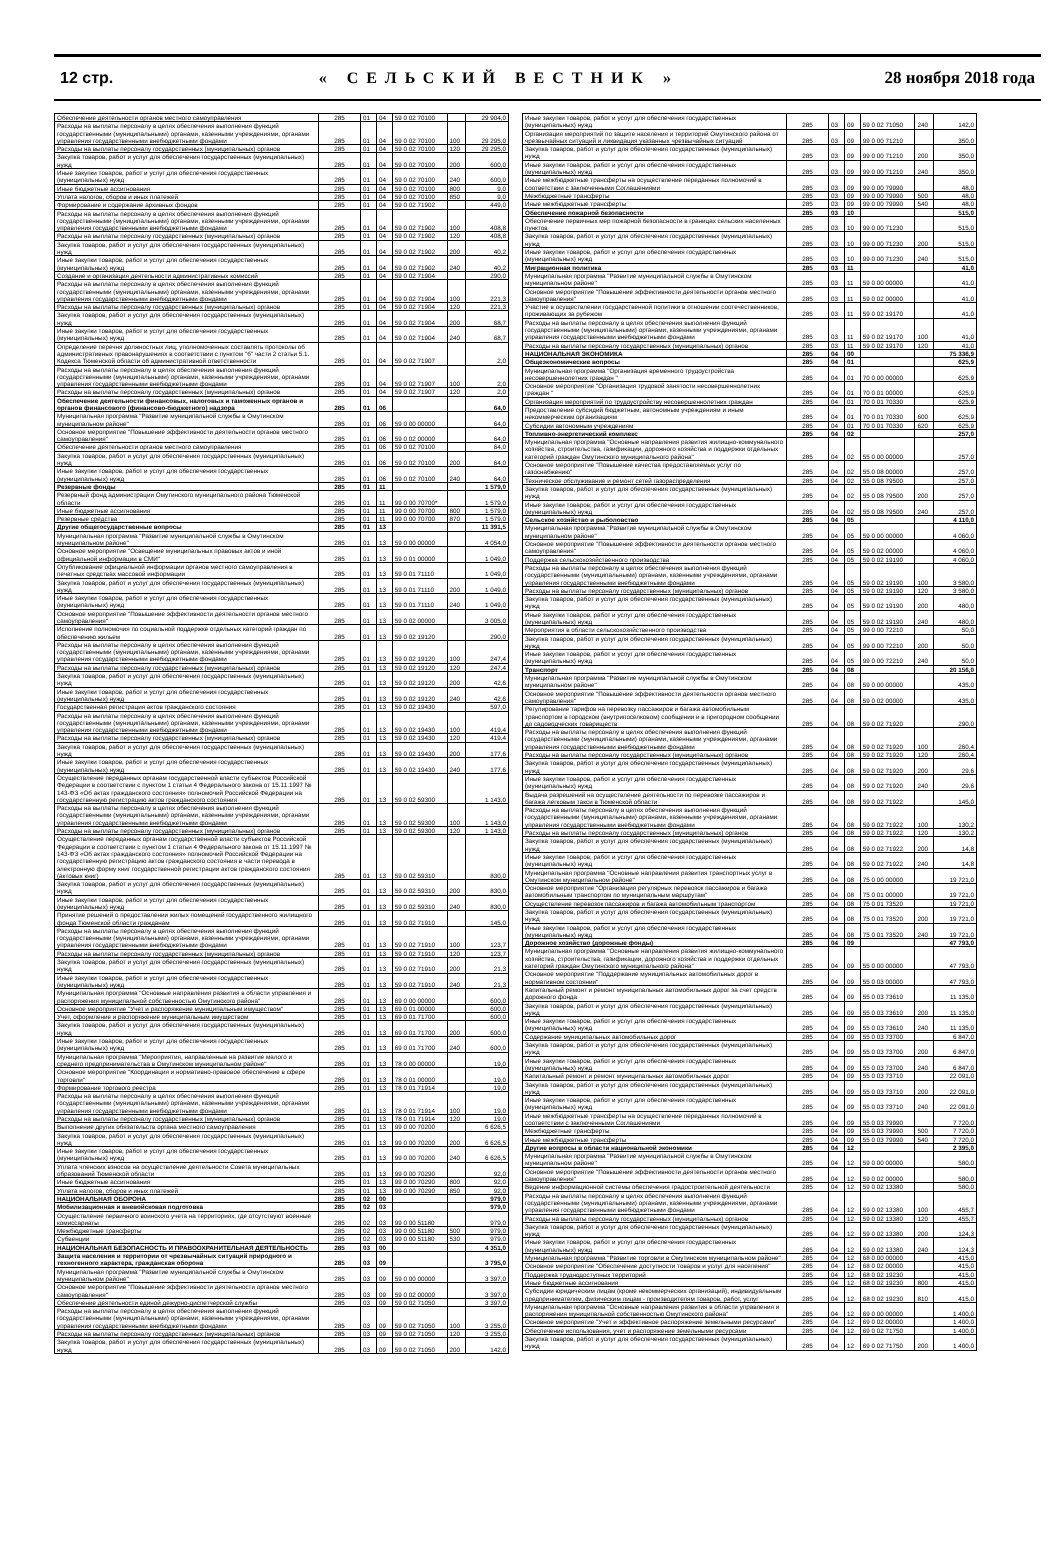12 стр. « СЕЛЬСКИЙ ВЕСТНИК » 28 ноября 2018 года
| Обеспечение деятельности органов местного самоуправления | 285 | 01 | 04 | 59 0 02 70100 | | 29 904,0 |
| Расходы на выплаты персоналу в целях обеспечения выполнения функций государственными (муниципальными) органами, казенными учреждениями, органами управления государственными внебюджетными фондами | 285 | 01 | 04 | 59 0 02 70100 | 100 | 29 295,0 |
| Расходы на выплаты персоналу государственных (муниципальных) органов | 285 | 01 | 04 | 59 0 02 70100 | 120 | 29 295,0 |
| Закупка товаров, работ и услуг для обеспечения государственных (муниципальных) нужд | 285 | 01 | 04 | 59 0 02 70100 | 200 | 600,0 |
| Иные закупки товаров, работ и услуг для обеспечения государственных (муниципальных) нужд | 285 | 01 | 04 | 59 0 02 70100 | 240 | 600,0 |
| Иные бюджетные ассигнования | 285 | 01 | 04 | 59 0 02 70100 | 800 | 9,0 |
| Уплата налогов, сборов и иных платежей | 285 | 01 | 04 | 59 0 02 70100 | 850 | 9,0 |
| Формирование и содержание архивных фондов | 285 | 01 | 04 | 59 0 02 71902 | | 449,0 |
| Расходы на выплаты персоналу в целях обеспечения выполнения функций государственными (муниципальными) органами, казенными учреждениями, органами управления государственными внебюджетными фондами | 285 | 01 | 04 | 59 0 02 71902 | 100 | 408,8 |
| Расходы на выплаты персоналу государственных (муниципальных) органов | 285 | 01 | 04 | 59 0 02 71902 | 120 | 408,8 |
| Закупка товаров, работ и услуг для обеспечения государственных (муниципальных) нужд | 285 | 01 | 04 | 59 0 02 71902 | 200 | 40,2 |
| Иные закупки товаров, работ и услуг для обеспечения государственных (муниципальных) нужд | 285 | 01 | 04 | 59 0 02 71902 | 240 | 40,2 |
| Создание и организация деятельности административных комиссий | 285 | 01 | 04 | 59 0 02 71904 | | 290,0 |
| Расходы на выплаты персоналу в целях обеспечения выполнения функций государственными (муниципальными) органами, казенными учреждениями, органами управления государственными внебюджетными фондами | 285 | 01 | 04 | 59 0 02 71904 | 100 | 221,3 |
| Расходы на выплаты персоналу государственных (муниципальных) органов | 285 | 01 | 04 | 59 0 02 71904 | 120 | 221,3 |
| Закупка товаров, работ и услуг для обеспечения государственных (муниципальных) нужд | 285 | 01 | 04 | 59 0 02 71904 | 200 | 68,7 |
| Иные закупки товаров, работ и услуг для обеспечения государственных (муниципальных) нужд | 285 | 01 | 04 | 59 0 02 71904 | 240 | 68,7 |
| Определение перечня должностных лиц, уполномоченных составлять протоколы об административных правонарушениях в соответствии с пунктом "б" части 2 статьи 5.1. Кодекса Тюменской области об административной ответственности | 285 | 01 | 04 | 59 0 02 71907 | | 2,0 |
| Расходы на выплаты персоналу в целях обеспечения выполнения функций государственными (муниципальными) органами, казенными учреждениями, органами управления государственными внебюджетными фондами | 285 | 01 | 04 | 59 0 02 71907 | 100 | 2,0 |
| Расходы на выплаты персоналу государственных (муниципальных) органов | 285 | 01 | 04 | 59 0 02 71907 | 120 | 2,0 |
| Обеспечение деятельности финансовых, налоговых и таможенных органов и органов финансового (финансово-бюджетного) надзора | 285 | 01 | 06 | | | 64,0 |
| Муниципальная программа "Развитие муниципальной службы в Омутинском муниципальном районе" | 285 | 01 | 06 | 59 0 00 00000 | | 64,0 |
| Основное мероприятие "Повышение эффективности деятельности органов местного самоуправления" | 285 | 01 | 06 | 59 0 02 00000 | | 64,0 |
| Обеспечение деятельности органов местного самоуправления | 285 | 01 | 06 | 59 0 02 70100 | | 64,0 |
| Закупка товаров, работ и услуг для обеспечения государственных (муниципальных) нужд | 285 | 01 | 06 | 59 0 02 70100 | 200 | 64,0 |
| Иные закупки товаров, работ и услуг для обеспечения государственных (муниципальных) нужд | 285 | 01 | 06 | 59 0 02 70100 | 240 | 64,0 |
| Резервные фонды | 285 | 01 | 11 | | | 1 579,0 |
| Резервный фонд администрации Омутинского муниципального района Тюменской области | 285 | 01 | 11 | 99 0 00 70700* | | 1 579,0 |
| Иные бюджетные ассигнования | 285 | 01 | 11 | 99 0 00 70700 | 800 | 1 579,0 |
| Резервные средства | 285 | 01 | 11 | 99 0 00 70700 | 870 | 1 579,0 |
| Другие общегосударственные вопросы | 285 | 01 | 13 | | | 11 391,5 |
| Муниципальная программа "Развитие муниципальной службы в Омутинском муниципальном районе" | 285 | 01 | 13 | 59 0 00 00000 | | 4 054,0 |
| Основное мероприятие "Освещение муниципальных правовых актов и иной официальной информации в СМИ" | 285 | 01 | 13 | 59 0 01 00000 | | 1 049,0 |
| Опубликование официальной информации органов местного самоуправления в печатных средствах массовой информации | 285 | 01 | 13 | 59 0 01 71110 | | 1 049,0 |
| Закупка товаров, работ и услуг для обеспечения государственных (муниципальных) нужд | 285 | 01 | 13 | 59 0 01 71110 | 200 | 1 049,0 |
| Иные закупки товаров, работ и услуг для обеспечения государственных (муниципальных) нужд | 285 | 01 | 13 | 59 0 01 71110 | 240 | 1 049,0 |
| Основное мероприятие "Повышение эффективности деятельности органов местного самоуправления" | 285 | 01 | 13 | 59 0 02 00000 | | 3 005,0 |
| Исполнение полномочия по социальной поддержке отдельных категорий граждан по обеспечению жильем | 285 | 01 | 13 | 59 0 02 19120 | | 290,0 |
| Расходы на выплаты персоналу в целях обеспечения выполнения функций государственными (муниципальными) органами, казенными учреждениями, органами управления государственными внебюджетными фондами | 285 | 01 | 13 | 59 0 02 19120 | 100 | 247,4 |
| Расходы на выплаты персоналу государственных (муниципальных) органов | 285 | 01 | 13 | 59 0 02 19120 | 120 | 247,4 |
| Закупка товаров, работ и услуг для обеспечения государственных (муниципальных) нужд | 285 | 01 | 13 | 59 0 02 19120 | 200 | 42,6 |
| Иные закупки товаров, работ и услуг для обеспечения государственных (муниципальных) нужд | 285 | 01 | 13 | 59 0 02 19120 | 240 | 42,6 |
| Государственная регистрация актов гражданского состояния | 285 | 01 | 13 | 59 0 02 19430 | | 597,0 |
| Расходы на выплаты персоналу в целях обеспечения выполнения функций государственными (муниципальными) органами, казенными учреждениями, органами управления государственными внебюджетными фондами | 285 | 01 | 13 | 59 0 02 19430 | 100 | 419,4 |
| Расходы на выплаты персоналу государственных (муниципальных) органов | 285 | 01 | 13 | 59 0 02 19430 | 120 | 419,4 |
| Закупка товаров, работ и услуг для обеспечения государственных (муниципальных) нужд | 285 | 01 | 13 | 59 0 02 19430 | 200 | 177,6 |
| Иные закупки товаров, работ и услуг для обеспечения государственных (муниципальных) нужд | 285 | 01 | 13 | 59 0 02 19430 | 240 | 177,6 |
| Осуществление переданных органам государственной власти субъектов Российской Федерации в соответствии с пунктом 1 статьи 4 Федерального закона от 15.11.1997 № 143-ФЗ «Об актах гражданского состояния» полномочий Российской Федерации на государственную регистрацию актов гражданского состояния | 285 | 01 | 13 | 59 0 02 59300 | | 1 143,0 |
| Расходы на выплаты персоналу в целях обеспечения выполнения функций государственными (муниципальными) органами, казенными учреждениями, органами управления государственными внебюджетными фондами | 285 | 01 | 13 | 59 0 02 59300 | 100 | 1 143,0 |
| Расходы на выплаты персоналу государственных (муниципальных) органов | 285 | 01 | 13 | 59 0 02 59300 | 120 | 1 143,0 |
| Осуществление переданных органам государственной власти субъектов Российской Федерации в соответствии с пунктом 1 статьи 4 Федерального закона от 15.11.1997 № 143-ФЗ «Об актах гражданского состояния» полномочий Российской Федерации на государственную регистрацию актов гражданского состояния в части перевода в электронную форму книг государственной регистрации актов гражданского состояния (актовых книг) | 285 | 01 | 13 | 59 0 02 59310 | | 830,0 |
| Закупка товаров, работ и услуг для обеспечения государственных (муниципальных) нужд | 285 | 01 | 13 | 59 0 02 59310 | 200 | 830,0 |
| Иные закупки товаров, работ и услуг для обеспечения государственных (муниципальных) нужд | 285 | 01 | 13 | 59 0 02 59310 | 240 | 830,0 |
| Принятие решений о предоставлении жилых помещений государственного жилищного фонда Тюменской области гражданам | 285 | 01 | 13 | 59 0 02 71910 | | 145,0 |
| Расходы на выплаты персоналу в целях обеспечения выполнения функций государственными (муниципальными) органами, казенными учреждениями, органами управления государственными внебюджетными фондами | 285 | 01 | 13 | 59 0 02 71910 | 100 | 123,7 |
| Расходы на выплаты персоналу государственных (муниципальных) органов | 285 | 01 | 13 | 59 0 02 71910 | 120 | 123,7 |
| Закупка товаров, работ и услуг для обеспечения государственных (муниципальных) нужд | 285 | 01 | 13 | 59 0 02 71910 | 200 | 21,3 |
| Иные закупки товаров, работ и услуг для обеспечения государственных (муниципальных) нужд | 285 | 01 | 13 | 59 0 02 71910 | 240 | 21,3 |
| Муниципальная программа "Основные направления развития в области управления и распоряжения муниципальной собственностью Омутинского района" | 285 | 01 | 13 | 69 0 00 00000 | | 600,0 |
| Основное мероприятие "Учет и распоряжение муниципальным имуществом" | 285 | 01 | 13 | 69 0 01 00000 | | 600,0 |
| Учет, оформление и распоряжение муниципальным имуществом | 285 | 01 | 13 | 69 0 01 71700 | | 600,0 |
| Закупка товаров, работ и услуг для обеспечения государственных (муниципальных) нужд | 285 | 01 | 13 | 69 0 01 71700 | 200 | 600,0 |
| Иные закупки товаров, работ и услуг для обеспечения государственных (муниципальных) нужд | 285 | 01 | 13 | 69 0 01 71700 | 240 | 600,0 |
| Муниципальная программа "Мероприятия, направленные на развитие малого и среднего предпринимательства в Омутинском муниципальном районе" | 285 | 01 | 13 | 78 0 00 00000 | | 19,0 |
| Основное мероприятие "Координация и нормативно-правовое обеспечение в сфере торговли" | 285 | 01 | 13 | 78 0 01 00000 | | 19,0 |
| Формирование торгового реестра | 285 | 01 | 13 | 78 0 01 71914 | | 19,0 |
| Расходы на выплаты персоналу в целях обеспечения выполнения функций государственными (муниципальными) органами, казенными учреждениями, органами управления государственными внебюджетными фондами | 285 | 01 | 13 | 78 0 01 71914 | 100 | 19,0 |
| Расходы на выплаты персоналу государственных (муниципальных) органов | 285 | 01 | 13 | 78 0 01 71914 | 120 | 19,0 |
| Выполнение других обязательств органа местного самоуправления | 285 | 01 | 13 | 99 0 00 70200 | | 6 626,5 |
| Закупка товаров, работ и услуг для обеспечения государственных (муниципальных) нужд | 285 | 01 | 13 | 99 0 00 70200 | 200 | 6 626,5 |
| Иные закупки товаров, работ и услуг для обеспечения государственных (муниципальных) нужд | 285 | 01 | 13 | 99 0 00 70200 | 240 | 6 626,5 |
| Уплата членских взносов на осуществление деятельности Совета муниципальных образований Тюменской области | 285 | 01 | 13 | 99 0 00 70290 | | 92,0 |
| Иные бюджетные ассигнования | 285 | 01 | 13 | 99 0 00 70290 | 800 | 92,0 |
| Уплата налогов, сборов и иных платежей | 285 | 01 | 13 | 99 0 00 70290 | 850 | 92,0 |
| НАЦИОНАЛЬНАЯ ОБОРОНА | 285 | 02 | 00 | | | 979,0 |
| Мобилизационная и вневойсковая подготовка | 285 | 02 | 03 | | | 979,0 |
| Осуществление первичного воинского учета на территориях, где отсутствуют военные комиссариаты | 285 | 02 | 03 | 99 0 00 51180 | | 979,0 |
| Межбюджетные трансферты | 285 | 02 | 03 | 99 0 00 51180 | 500 | 979,0 |
| Субвенции | 285 | 02 | 03 | 99 0 00 51180 | 530 | 979,0 |
| НАЦИОНАЛЬНАЯ БЕЗОПАСНОСТЬ И ПРАВООХРАНИТЕЛЬНАЯ ДЕЯТЕЛЬНОСТЬ | 285 | 03 | 00 | | | 4 351,0 |
| Защита населения и территории от чрезвычайных ситуаций природного и техногенного характера, гражданская оборона | 285 | 03 | 09 | | | 3 795,0 |
| Муниципальная программа "Развитие муниципальной службы в Омутинском муниципальном районе" | 285 | 03 | 09 | 59 0 00 00000 | | 3 397,0 |
| Основное мероприятие "Повышение эффективности деятельности органов местного самоуправления" | 285 | 03 | 09 | 59 0 02 00000 | | 3 397,0 |
| Обеспечение деятельности единой дежурно-диспетчерской службы | 285 | 03 | 09 | 59 0 02 71050 | | 3 397,0 |
| Расходы на выплаты персоналу в целях обеспечения выполнения функций государственными (муниципальными) органами, казенными учреждениями, органами управления государственными внебюджетными фондами | 285 | 03 | 09 | 59 0 02 71050 | 100 | 3 255,0 |
| Расходы на выплаты персоналу государственных (муниципальных) органов | 285 | 03 | 09 | 59 0 02 71050 | 120 | 3 255,0 |
| Закупка товаров, работ и услуг для обеспечения государственных (муниципальных) нужд | 285 | 03 | 09 | 59 0 02 71050 | 200 | 142,0 |
| Иные закупки товаров, работ и услуг для обеспечения государственных (муниципальных) нужд | 285 | 03 | 09 | 59 0 02 71050 | 240 | 142,0 |
| Организация мероприятий по защите населения и территорий Омутинского района от чрезвычайных ситуаций и ликвидация указанных чрезвычайных ситуаций | 285 | 03 | 09 | 99 0 00 71210 | | 350,0 |
| Закупка товаров, работ и услуг для обеспечения государственных (муниципальных) нужд | 285 | 03 | 09 | 99 0 00 71210 | 200 | 350,0 |
| Иные закупки товаров, работ и услуг для обеспечения государственных (муниципальных) нужд | 285 | 03 | 09 | 99 0 00 71210 | 240 | 350,0 |
| Иные межбюджетные трансферты на осуществление переданных полномочий в соответствии с заключенными Соглашениями | 285 | 03 | 09 | 99 0 00 79990 | | 48,0 |
| Межбюджетные трансферты | 285 | 03 | 09 | 99 0 00 79990 | 500 | 48,0 |
| Иные межбюджетные трансферты | 285 | 03 | 09 | 99 0 00 79990 | 540 | 48,0 |
| Обеспечение пожарной безопасности | 285 | 03 | 10 | | | 515,0 |
| Обеспечение первичных мер пожарной безопасности в границах сельских населенных пунктов | 285 | 03 | 10 | 99 0 00 71230 | | 515,0 |
| Закупка товаров, работ и услуг для обеспечения государственных (муниципальных) нужд | 285 | 03 | 10 | 99 0 00 71230 | 200 | 515,0 |
| Иные закупки товаров, работ и услуг для обеспечения государственных (муниципальных) нужд | 285 | 03 | 10 | 99 0 00 71230 | 240 | 515,0 |
| Миграционная политика | 285 | 03 | 11 | | | 41,0 |
| Муниципальная программа "Развитие муниципальной службы в Омутинском муниципальном районе" | 285 | 03 | 11 | 59 0 00 00000 | | 41,0 |
| Основное мероприятие "Повышение эффективности деятельности органов местного самоуправления" | 285 | 03 | 11 | 59 0 02 00000 | | 41,0 |
| Участие в осуществлении государственной политики в отношении соотечественников, проживающих за рубежом | 285 | 03 | 11 | 59 0 02 19170 | | 41,0 |
| Расходы на выплаты персоналу в целях обеспечения выполнения функций государственными (муниципальными) органами, казенными учреждениями, органами управления государственными внебюджетными фондами | 285 | 03 | 11 | 59 0 02 19170 | 100 | 41,0 |
| Расходы на выплаты персоналу государственных (муниципальных) органов | 285 | 03 | 11 | 59 0 02 19170 | 120 | 41,0 |
| НАЦИОНАЛЬНАЯ ЭКОНОМИКА | 285 | 04 | 00 | | | 75 336,9 |
| Общеэкономические вопросы | 285 | 04 | 01 | | | 625,9 |
| Муниципальная программа "Организация временного трудоустройства несовершеннолетних граждан " | 285 | 04 | 01 | 70 0 00 00000 | | 625,9 |
| Основное мероприятие "Организация трудовой занятости несовершеннолетних граждан " | 285 | 04 | 01 | 70 0 01 00000 | | 625,9 |
| Организация мероприятий по трудоустройству несовершеннолетних граждан | 285 | 04 | 01 | 70 0 01 70330 | | 625,9 |
| Предоставление субсидий бюджетным, автономным учреждениям и иным некоммерческим организациям | 285 | 04 | 01 | 70 0 01 70330 | 600 | 625,9 |
| Субсидии автономным учреждениям | 285 | 04 | 01 | 70 0 01 70330 | 620 | 625,9 |
| Топливно-энергетический комплекс | 285 | 04 | 02 | | | 257,0 |
| Муниципальная программа "Основные направления развития жилищно-коммунального хозяйства, строительства, газификации, дорожного хозяйства и поддержки отдельных категорий граждан Омутинского муниципального района" | 285 | 04 | 02 | 55 0 00 00000 | | 257,0 |
| Основное мероприятие "Повышение качества предоставляемых услуг по газоснабжению" | 285 | 04 | 02 | 55 0 08 00000 | | 257,0 |
| Техническое обслуживание и ремонт сетей газораспределения | 285 | 04 | 02 | 55 0 08 79500 | | 257,0 |
| Закупка товаров, работ и услуг для обеспечения государственных (муниципальных) нужд | 285 | 04 | 02 | 55 0 08 79500 | 200 | 257,0 |
| Иные закупки товаров, работ и услуг для обеспечения государственных (муниципальных) нужд | 285 | 04 | 02 | 55 0 08 79500 | 240 | 257,0 |
| Сельское хозяйство и рыболовство | 285 | 04 | 05 | | | 4 110,0 |
| Муниципальная программа "Развитие муниципальной службы в Омутинском муниципальном районе" | 285 | 04 | 05 | 59 0 00 00000 | | 4 060,0 |
| Основное мероприятие "Повышение эффективности деятельности органов местного самоуправления" | 285 | 04 | 05 | 59 0 02 00000 | | 4 060,0 |
| Поддержка сельскохозяйственного производства | 285 | 04 | 05 | 59 0 02 19190 | | 4 060,0 |
| Расходы на выплаты персоналу в целях обеспечения выполнения функций государственными (муниципальными) органами, казенными учреждениями, органами управления государственными внебюджетными фондами | 285 | 04 | 05 | 59 0 02 19190 | 100 | 3 580,0 |
| Расходы на выплаты персоналу государственных (муниципальных) органов | 285 | 04 | 05 | 59 0 02 19190 | 120 | 3 580,0 |
| Закупка товаров, работ и услуг для обеспечения государственных (муниципальных) нужд | 285 | 04 | 05 | 59 0 02 19190 | 200 | 480,0 |
| Иные закупки товаров, работ и услуг для обеспечения государственных (муниципальных) нужд | 285 | 04 | 05 | 59 0 02 19190 | 240 | 480,0 |
| Мероприятия в области сельскохозяйственного производства | 285 | 04 | 05 | 99 0 00 72210 | | 50,0 |
| Закупка товаров, работ и услуг для обеспечения государственных (муниципальных) нужд | 285 | 04 | 05 | 99 0 00 72210 | 200 | 50,0 |
| Иные закупки товаров, работ и услуг для обеспечения государственных (муниципальных) нужд | 285 | 04 | 05 | 99 0 00 72210 | 240 | 50,0 |
| Транспорт | 285 | 04 | 08 | | | 20 156,0 |
| Муниципальная программа "Развитие муниципальной службы в Омутинском муниципальном районе" | 285 | 04 | 08 | 59 0 00 00000 | | 435,0 |
| Основное мероприятие "Повышение эффективности деятельности органов местного самоуправления" | 285 | 04 | 08 | 59 0 02 00000 | | 435,0 |
| Регулирование тарифов на перевозку пассажиров и багажа автомобильным транспортом в городском (внутрипоселковом) сообщении и в пригородном сообщении до садоводческих товариществ | 285 | 04 | 08 | 59 0 02 71920 | | 290,0 |
| Расходы на выплаты персоналу в целях обеспечения выполнения функций государственными (муниципальными) органами, казенными учреждениями, органами управления государственными внебюджетными фондами | 285 | 04 | 08 | 59 0 02 71920 | 100 | 260,4 |
| Расходы на выплаты персоналу государственных (муниципальных) органов | 285 | 04 | 08 | 59 0 02 71920 | 120 | 260,4 |
| Закупка товаров, работ и услуг для обеспечения государственных (муниципальных) нужд | 285 | 04 | 08 | 59 0 02 71920 | 200 | 29,6 |
| Иные закупки товаров, работ и услуг для обеспечения государственных (муниципальных) нужд | 285 | 04 | 08 | 59 0 02 71920 | 240 | 29,6 |
| Выдача разрешений на осуществление деятельности по перевозке пассажиров и багажа легковым такси в Тюменской области | 285 | 04 | 08 | 59 0 02 71922 | | 145,0 |
| Расходы на выплаты персоналу в целях обеспечения выполнения функций государственными (муниципальными) органами, казенными учреждениями, органами управления государственными внебюджетными фондами | 285 | 04 | 08 | 59 0 02 71922 | 100 | 130,2 |
| Расходы на выплаты персоналу государственных (муниципальных) органов | 285 | 04 | 08 | 59 0 02 71922 | 120 | 130,2 |
| Закупка товаров, работ и услуг для обеспечения государственных (муниципальных) нужд | 285 | 04 | 08 | 59 0 02 71922 | 200 | 14,8 |
| Иные закупки товаров, работ и услуг для обеспечения государственных (муниципальных) нужд | 285 | 04 | 08 | 59 0 02 71922 | 240 | 14,8 |
| Муниципальная программа "Основные направления развития транспортных услуг в Омутинском муниципальном районе" | 285 | 04 | 08 | 75 0 00 00000 | | 19 721,0 |
| Основное мероприятие "Организация регулярных перевозок пассажиров и багажа автомобильным транспортом по муниципальным маршрутам" | 285 | 04 | 08 | 75 0 01 00000 | | 19 721,0 |
| Осуществление перевозок пассажиров и багажа автомобильным транспортом | 285 | 04 | 08 | 75 0 01 73520 | | 19 721,0 |
| Закупка товаров, работ и услуг для обеспечения государственных (муниципальных) нужд | 285 | 04 | 08 | 75 0 01 73520 | 200 | 19 721,0 |
| Иные закупки товаров, работ и услуг для обеспечения государственных (муниципальных) нужд | 285 | 04 | 08 | 75 0 01 73520 | 240 | 19 721,0 |
| Дорожное хозяйство (дорожные фонды) | 285 | 04 | 09 | | | 47 793,0 |
| Муниципальная программа "Основные направления развития жилищно-коммунального хозяйства, строительства, газификации, дорожного хозяйства и поддержки отдельных категорий граждан Омутинского муниципального района" | 285 | 04 | 09 | 55 0 00 00000 | | 47 793,0 |
| Основное мероприятие "Поддержание муниципальных автомобильных дорог в нормативном состоянии" | 285 | 04 | 09 | 55 0 03 00000 | | 47 793,0 |
| Капитальный ремонт и ремонт муниципальных автомобильных дорог за счет средств дорожного фонда | 285 | 04 | 09 | 55 0 03 73610 | | 11 135,0 |
| Закупка товаров, работ и услуг для обеспечения государственных (муниципальных) нужд | 285 | 04 | 09 | 55 0 03 73610 | 200 | 11 135,0 |
| Иные закупки товаров, работ и услуг для обеспечения государственных (муниципальных) нужд | 285 | 04 | 09 | 55 0 03 73610 | 240 | 11 135,0 |
| Содержание муниципальных автомобильных дорог | 285 | 04 | 09 | 55 0 03 73700 | | 6 847,0 |
| Закупка товаров, работ и услуг для обеспечения государственных (муниципальных) нужд | 285 | 04 | 09 | 55 0 03 73700 | 200 | 6 847,0 |
| Иные закупки товаров, работ и услуг для обеспечения государственных (муниципальных) нужд | 285 | 04 | 09 | 55 0 03 73700 | 240 | 6 847,0 |
| Капитальный ремонт и ремонт муниципальных автомобильных дорог | 285 | 04 | 09 | 55 0 03 73710 | | 22 091,0 |
| Закупка товаров, работ и услуг для обеспечения государственных (муниципальных) нужд | 285 | 04 | 09 | 55 0 03 73710 | 200 | 22 091,0 |
| Иные закупки товаров, работ и услуг для обеспечения государственных (муниципальных) нужд | 285 | 04 | 09 | 55 0 03 73710 | 240 | 22 091,0 |
| Иные межбюджетные трансферты на осуществление переданных полномочий в соответствии с заключенными Соглашениями | 285 | 04 | 09 | 55 0 03 79990 | | 7 720,0 |
| Межбюджетные трансферты | 285 | 04 | 09 | 55 0 03 79990 | 500 | 7 720,0 |
| Иные межбюджетные трансферты | 285 | 04 | 09 | 55 0 03 79990 | 540 | 7 720,0 |
| Другие вопросы в области национальной экономики | 285 | 04 | 12 | | | 2 395,0 |
| Муниципальная программа "Развитие муниципальной службы в Омутинском муниципальном районе" | 285 | 04 | 12 | 59 0 00 00000 | | 580,0 |
| Основное мероприятие "Повышение эффективности деятельности органов местного самоуправления" | 285 | 04 | 12 | 59 0 02 00000 | | 580,0 |
| Ведение информационной системы обеспечения градостроительной деятельности | 285 | 04 | 12 | 59 0 02 13380 | | 580,0 |
| Расходы на выплаты персоналу в целях обеспечения выполнения функций государственными (муниципальными) органами, казенными учреждениями, органами управления государственными внебюджетными фондами | 285 | 04 | 12 | 59 0 02 13380 | 100 | 455,7 |
| Расходы на выплаты персоналу государственных (муниципальных) органов | 285 | 04 | 12 | 59 0 02 13380 | 120 | 455,7 |
| Закупка товаров, работ и услуг для обеспечения государственных (муниципальных) нужд | 285 | 04 | 12 | 59 0 02 13380 | 200 | 124,3 |
| Иные закупки товаров, работ и услуг для обеспечения государственных (муниципальных) нужд | 285 | 04 | 12 | 59 0 02 13380 | 240 | 124,3 |
| Муниципальная программа "Развитие торговли в Омутинском муниципальном районе" | 285 | 04 | 12 | 68 0 00 00000 | | 415,0 |
| Основное мероприятие "Обеспечение доступности товаров и услуг для населения" | 285 | 04 | 12 | 68 0 02 00000 | | 415,0 |
| Поддержка труднодоступных территорий | 285 | 04 | 12 | 68 0 02 19230 | | 415,0 |
| Иные бюджетные ассигнования | 285 | 04 | 12 | 68 0 02 19230 | 800 | 415,0 |
| Субсидии юридическим лицам (кроме некоммерческих организаций), индивидуальным предпринимателям, физическим лицам - производителям товаров, работ, услуг | 285 | 04 | 12 | 68 0 02 19230 | 810 | 415,0 |
| Муниципальная программа "Основные направления развития в области управления и распоряжения муниципальной собственностью Омутинского района" | 285 | 04 | 12 | 69 0 00 00000 | | 1 400,0 |
| Основное мероприятие "Учет и эффективное распоряжение земельными ресурсами" | 285 | 04 | 12 | 69 0 02 00000 | | 1 400,0 |
| Обеспечение использования, учет и распоряжение земельными ресурсами | 285 | 04 | 12 | 69 0 02 71750 | | 1 400,0 |
| Закупка товаров, работ и услуг для обеспечения государственных (муниципальных) нужд | 285 | 04 | 12 | 69 0 02 71750 | 200 | 1 400,0 |